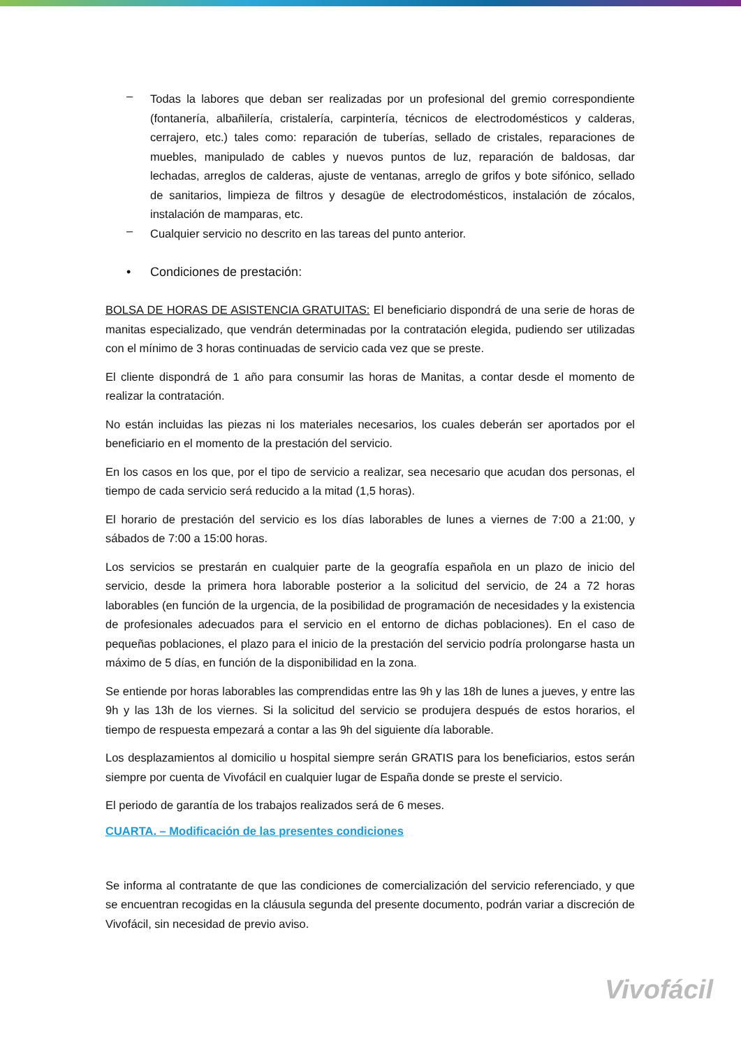–
Todas la labores que deban ser realizadas por un profesional del gremio correspondiente (fontanería, albañilería, cristalería, carpintería, técnicos de electrodomésticos y calderas, cerrajero, etc.) tales como: reparación de tuberías, sellado de cristales, reparaciones de muebles, manipulado de cables y nuevos puntos de luz, reparación de baldosas, dar lechadas, arreglos de calderas, ajuste de ventanas, arreglo de grifos y bote sifónico, sellado de sanitarios, limpieza de filtros y desagüe de electrodomésticos, instalación de zócalos, instalación de mamparas, etc.
–
Cualquier servicio no descrito en las tareas del punto anterior.
• Condiciones de prestación:
BOLSA DE HORAS DE ASISTENCIA GRATUITAS: El beneficiario dispondrá de una serie de horas de manitas especializado, que vendrán determinadas por la contratación elegida, pudiendo ser utilizadas con el mínimo de 3 horas continuadas de servicio cada vez que se preste.
El cliente dispondrá de 1 año para consumir las horas de Manitas, a contar desde el momento de realizar la contratación.
No están incluidas las piezas ni los materiales necesarios, los cuales deberán ser aportados por el beneficiario en el momento de la prestación del servicio.
En los casos en los que, por el tipo de servicio a realizar, sea necesario que acudan dos personas, el tiempo de cada servicio será reducido a la mitad (1,5 horas).
El horario de prestación del servicio es los días laborables de lunes a viernes de 7:00 a 21:00, y sábados de 7:00 a 15:00 horas.
Los servicios se prestarán en cualquier parte de la geografía española en un plazo de inicio del servicio, desde la primera hora laborable posterior a la solicitud del servicio, de 24 a 72 horas laborables (en función de la urgencia, de la posibilidad de programación de necesidades y la existencia de profesionales adecuados para el servicio en el entorno de dichas poblaciones). En el caso de pequeñas poblaciones, el plazo para el inicio de la prestación del servicio podría prolongarse hasta un máximo de 5 días, en función de la disponibilidad en la zona.
Se entiende por horas laborables las comprendidas entre las 9h y las 18h de lunes a jueves, y entre las 9h y las 13h de los viernes. Si la solicitud del servicio se produjera después de estos horarios, el tiempo de respuesta empezará a contar a las 9h del siguiente día laborable.
Los desplazamientos al domicilio u hospital siempre serán GRATIS para los beneficiarios, estos serán siempre por cuenta de Vivofácil en cualquier lugar de España donde se preste el servicio.
El periodo de garantía de los trabajos realizados será de 6 meses.
CUARTA. – Modificación de las presentes condiciones
Se informa al contratante de que las condiciones de comercialización del servicio referenciado, y que se encuentran recogidas en la cláusula segunda del presente documento, podrán variar a discreción de Vivofácil, sin necesidad de previo aviso.
Vivofácil